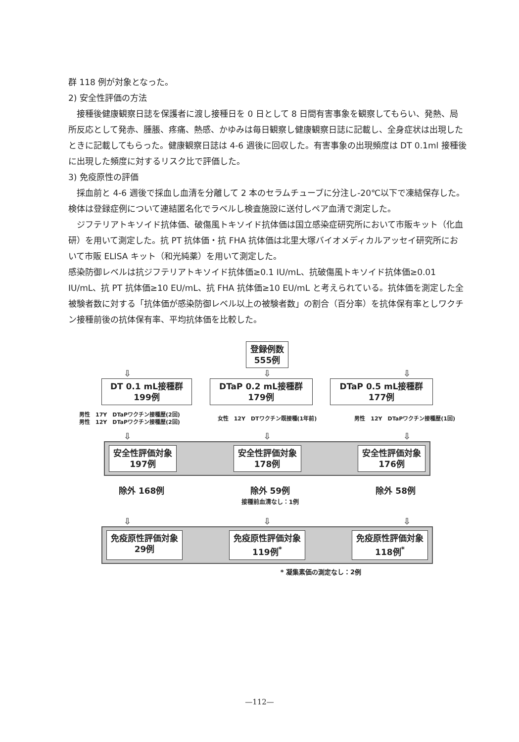群 118 例が対象となった。
2) 安全性評価の方法
接種後健康観察日誌を保護者に渡し接種日を 0 日として 8 日間有害事象を観察してもらい、発熱、局所反応として発赤、腫脹、疼痛、熱感、かゆみは毎日観察し健康観察日誌に記載し、全身症状は出現したときに記載してもらった。健康観察日誌は 4-6 週後に回収した。有害事象の出現頻度は DT 0.1ml 接種後に出現した頻度に対するリスク比で評価した。
3) 免疫原性の評価
採血前と 4-6 週後で採血し血清を分離して 2 本のセラムチューブに分注し-20℃以下で凍結保存した。検体は登録症例について連結匿名化でラベルし検査施設に送付しペア血清で測定した。
ジフテリアトキソイド抗体価、破傷風トキソイド抗体価は国立感染症研究所において市販キット（化血研）を用いて測定した。抗 PT 抗体価・抗 FHA 抗体価は北里大塚バイオメディカルアッセイ研究所において市販 ELISA キット（和光純薬）を用いて測定した。
感染防御レベルは抗ジフテリアトキソイド抗体価≥0.1 IU/mL、抗破傷風トキソイド抗体価≥0.01 IU/mL、抗 PT 抗体価≥10 EU/mL、抗 FHA 抗体価≥10 EU/mL と考えられている。抗体価を測定した全被験者数に対する「抗体価が感染防御レベル以上の被験者数」の割合（百分率）を抗体保有率としワクチン接種前後の抗体保有率、平均抗体価を比較した。
登録例数
555例
⇩ ⇩ ⇩
DT 0.1 mL接種群
199例
DTaP 0.2 mL接種群
179例
DTaP 0.5 mL接種群
177例
男性　17Y　DTaPワクチン接種歴(2回)
男性　12Y　DTaPワクチン接種歴(2回)
女性　12Y　DTワクチン既接種(1年前) 男性　12Y　DTaPワクチン接種歴(1回)
⇩ ⇩ ⇩
安全性評価対象
197例
安全性評価対象
178例
安全性評価対象
176例
除外 168例 除外 59例
接種前血清なし：1例
除外 58例
⇩ ⇩ ⇩
免疫原性評価対象
29例
免疫原性評価対象
119例<sup>*</sup>
免疫原性評価対象
118例<sup>*</sup>
* 凝集素価の測定なし：2例
—112—